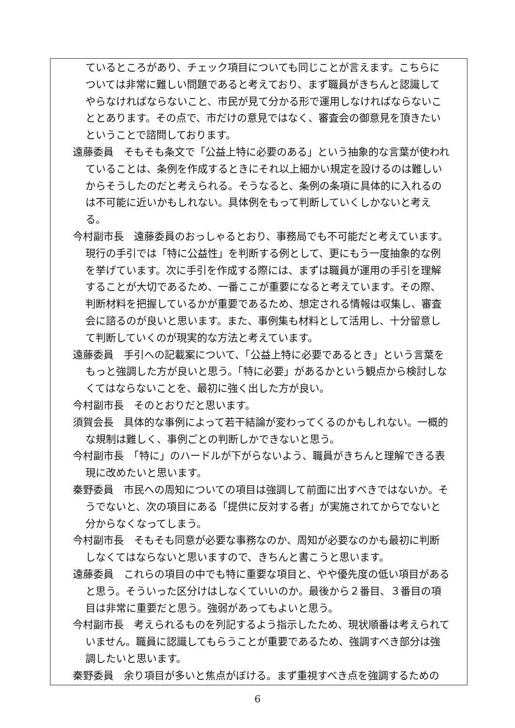ているところがあり、チェック項目についても同じことが言えます。こちらについては非常に難しい問題であると考えており、まず職員がきちんと認識してやらなければならないこと、市民が見て分かる形で運用しなければならないこととあります。その点で、市だけの意見ではなく、審査会の御意見を頂きたいということで諮問しております。
遠藤委員　そもそも条文で「公益上特に必要のある」という抽象的な言葉が使われていることは、条例を作成するときにそれ以上細かい規定を設けるのは難しいからそうしたのだと考えられる。そうなると、条例の条項に具体的に入れるのは不可能に近いかもしれない。具体例をもって判断していくしかないと考える。
今村副市長　遠藤委員のおっしゃるとおり、事務局でも不可能だと考えています。現行の手引では「特に公益性」を判断する例として、更にもう一度抽象的な例を挙げています。次に手引を作成する際には、まずは職員が運用の手引を理解することが大切であるため、一番ここが重要になると考えています。その際、判断材料を把握しているかが重要であるため、想定される情報は収集し、審査会に諮るのが良いと思います。また、事例集も材料として活用し、十分留意して判断していくのが現実的な方法と考えています。
遠藤委員　手引への記載案について、「公益上特に必要であるとき」という言葉をもっと強調した方が良いと思う。「特に必要」があるかという観点から検討しなくてはならないことを、最初に強く出した方が良い。
今村副市長　そのとおりだと思います。
須賀会長　具体的な事例によって若干結論が変わってくるのかもしれない。一概的な規制は難しく、事例ごとの判断しかできないと思う。
今村副市長　「特に」のハードルが下がらないよう、職員がきちんと理解できる表現に改めたいと思います。
秦野委員　市民への周知についての項目は強調して前面に出すべきではないか。そうでないと、次の項目にある「提供に反対する者」が実施されてからでないと分からなくなってしまう。
今村副市長　そもそも同意が必要な事務なのか、周知が必要なのかも最初に判断しなくてはならないと思いますので、きちんと書こうと思います。
遠藤委員　これらの項目の中でも特に重要な項目と、やや優先度の低い項目があると思う。そういった区分けはしなくていいのか。最後から２番目、３番目の項目は非常に重要だと思う。強弱があってもよいと思う。
今村副市長　考えられるものを列記するよう指示したため、現状順番は考えられていません。職員に認識してもらうことが重要であるため、強調すべき部分は強調したいと思います。
秦野委員　余り項目が多いと焦点がぼける。まず重視すべき点を強調するための
6